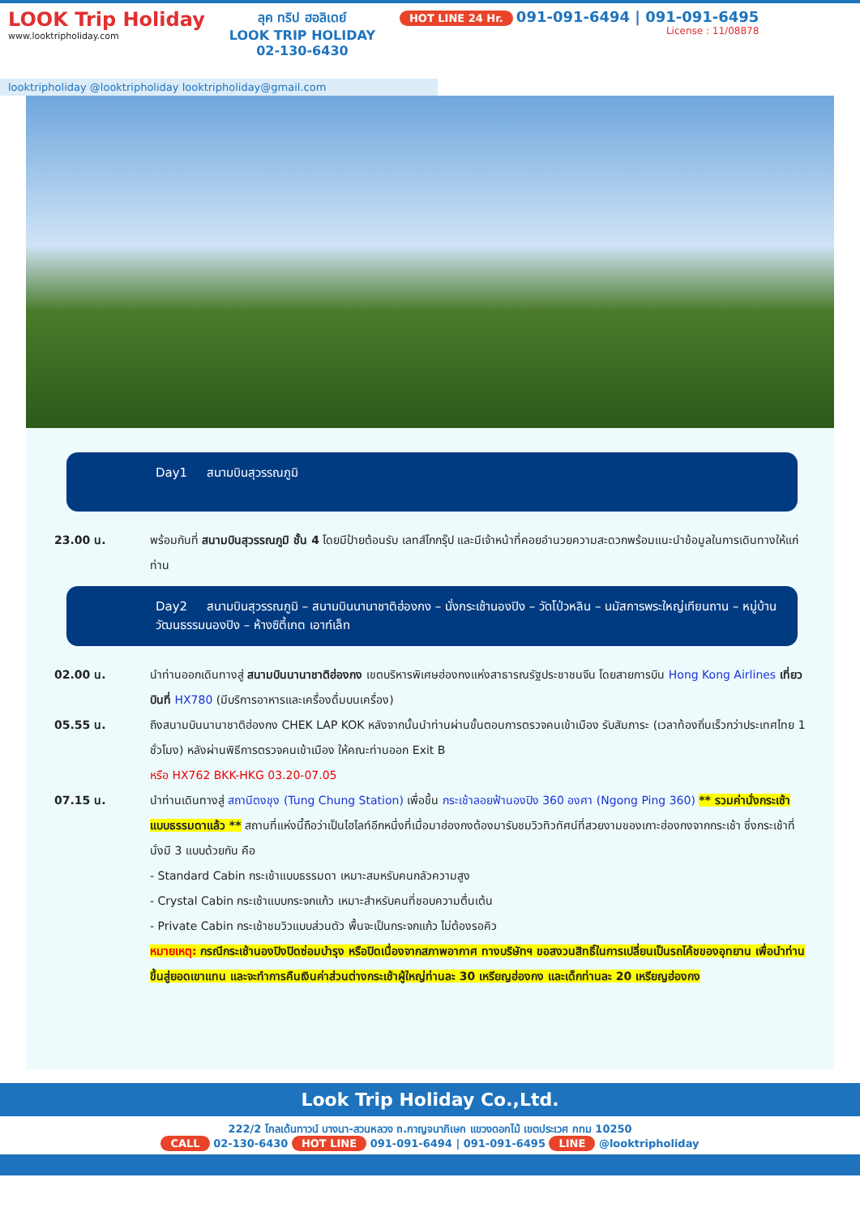LOOK Trip Holiday
www.looktripholiday.com
ลุค ทริป ฮอลิเดย์
LOOK TRIP HOLIDAY
02-130-6430
HOT LINE 24 Hr. 091-091-6494 | 091-091-6495
License : 11/08878
looktripholiday @looktripholiday looktripholiday@gmail.com
Day1 สนามบินสุวรรณภูมิ
23.00 น. พร้อมกันที่ สนามบินสุวรรณภูมิ ชั้น 4 โดยมีป้ายต้อนรับ เลทส์โกกรุ๊ป และมีเจ้าหน้าที่คอยอำนวยความสะดวกพร้อมแนะนำข้อมูลในการเดินทางให้แก่ท่าน
Day2 สนามบินสุวรรณภูมิ – สนามบินนานาชาติฮ่องกง – นั่งกระเช้านองปิง – วัดโป่วหลิน – นมัสการพระใหญ่เทียนถาน – หมู่บ้านวัฒนธรรมนองปิง – ห้างซิตี้เกต เอาท์เล็ท
02.00 น. นำท่านออกเดินทางสู่ สนามบินนานาชาติฮ่องกง เขตบริหารพิเศษฮ่องกงแห่งสาธารณรัฐประชาชนจีน โดยสายการบิน Hong Kong Airlines เที่ยวบินที่ HX780 (มีบริการอาหารและเครื่องดื่มบนเครื่อง)
05.55 น. ถึงสนามบินนานาชาติฮ่องกง CHEK LAP KOK หลังจากนั้นนำท่านผ่านขั้นตอนการตรวจคนเข้าเมือง รับสัมภาระ (เวลาท้องถิ่นเร็วกว่าประเทศไทย 1 ชั่วโมง) หลังผ่านพิธีการตรวจคนเข้าเมือง ให้คณะท่านออก Exit B
หรือ HX762 BKK-HKG 03.20-07.05
07.15 น. นำท่านเดินทางสู่ สถานีตงชุง (Tung Chung Station) เพื่อขึ้น กระเช้าลอยฟ้านองปิง 360 องศา (Ngong Ping 360) ** รวมค่านั่งกระเช้าแบบธรรมดาแล้ว ** สถานที่แห่งนี้ถือว่าเป็นไฮไลท์อีกหนึ่งที่เมื่อมาฮ่องกงต้องมารับชมวิวทิวทัศน์ที่สวยงามของเกาะฮ่องกงจากกระเช้า ซึ่งกระเช้าที่นั่งมี 3 แบบด้วยกัน คือ
- Standard Cabin กระเช้าแบบธรรมดา เหมาะสมหรับคนกลัวความสูง
- Crystal Cabin กระเช้าแบบกระจกแก้ว เหมาะสำหรับคนที่ชอบความตื่นเต้น
- Private Cabin กระเช้าชมวิวแบบส่วนตัว พื้นจะเป็นกระจกแก้ว ไม่ต้องรอคิว
หมายเหตุ: กรณีกระเช้านองปิงปิดซ่อมบำรุง หรือปิดเนื่องจากสภาพอากาศ ทางบริษัทฯ ขอสงวนสิทธิ์ในการเปลี่ยนเป็นรถโค้ชของอุทยาน เพื่อนำท่านขึ้นสู่ยอดเขาแทน และจะทำการคืนเงินค่าส่วนต่างกระเช้าผู้ใหญ่ท่านละ 30 เหรียญฮ่องกง และเด็กท่านละ 20 เหรียญฮ่องกง
Look Trip Holiday Co.,Ltd.
222/2 โกลเด้นทาวน์ บางนา-สวนหลวง ถ.กาญจนาภิเษก แขวงดอกไม้ เขตประเวศ กทม 10250
CALL 02-130-6430 HOT LINE 091-091-6494 | 091-091-6495 LINE @looktripholiday